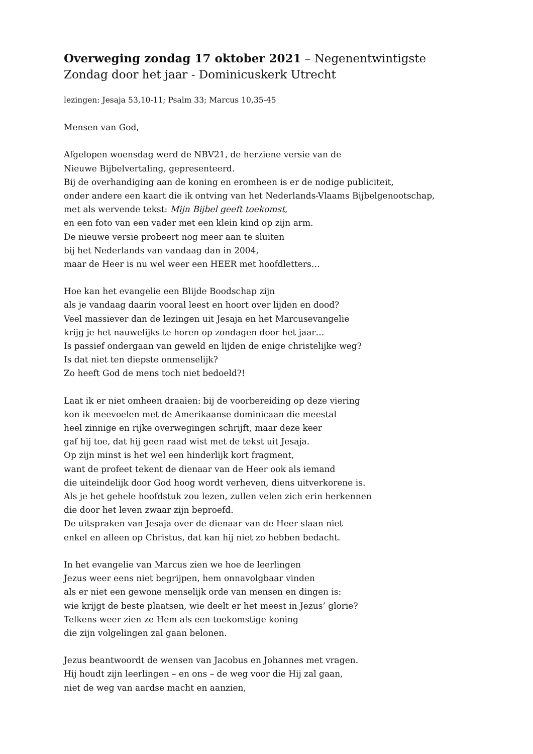Overweging zondag 17 oktober 2021 – Negenentwintigste Zondag door het jaar - Dominicuskerk Utrecht
lezingen: Jesaja 53,10-11; Psalm 33; Marcus 10,35-45
Mensen van God,
Afgelopen woensdag werd de NBV21, de herziene versie van de
Nieuwe Bijbelvertaling, gepresenteerd.
Bij de overhandiging aan de koning en eromheen is er de nodige publiciteit,
onder andere een kaart die ik ontving van het Nederlands-Vlaams Bijbelgenootschap,
met als wervende tekst: Mijn Bijbel geeft toekomst,
en een foto van een vader met een klein kind op zijn arm.
De nieuwe versie probeert nog meer aan te sluiten
bij het Nederlands van vandaag dan in 2004,
maar de Heer is nu wel weer een HEER met hoofdletters…
Hoe kan het evangelie een Blijde Boodschap zijn
als je vandaag daarin vooral leest en hoort over lijden en dood?
Veel massiever dan de lezingen uit Jesaja en het Marcusevangelie
krijg je het nauwelijks te horen op zondagen door het jaar…
Is passief ondergaan van geweld en lijden de enige christelijke weg?
Is dat niet ten diepste onmenselijk?
Zo heeft God de mens toch niet bedoeld?!
Laat ik er niet omheen draaien: bij de voorbereiding op deze viering
kon ik meevoelen met de Amerikaanse dominicaan die meestal
heel zinnige en rijke overwegingen schrijft, maar deze keer
gaf hij toe, dat hij geen raad wist met de tekst uit Jesaja.
Op zijn minst is het wel een hinderlijk kort fragment,
want de profeet tekent de dienaar van de Heer ook als iemand
die uiteindelijk door God hoog wordt verheven, diens uitverkorene is.
Als je het gehele hoofdstuk zou lezen, zullen velen zich erin herkennen
die door het leven zwaar zijn beproefd.
De uitspraken van Jesaja over de dienaar van de Heer slaan niet
enkel en alleen op Christus, dat kan hij niet zo hebben bedacht.
In het evangelie van Marcus zien we hoe de leerlingen
Jezus weer eens niet begrijpen, hem onnavolgbaar vinden
als er niet een gewone menselijk orde van mensen en dingen is:
wie krijgt de beste plaatsen, wie deelt er het meest in Jezus’ glorie?
Telkens weer zien ze Hem als een toekomstige koning
die zijn volgelingen zal gaan belonen.
Jezus beantwoordt de wensen van Jacobus en Johannes met vragen.
Hij houdt zijn leerlingen – en ons – de weg voor die Hij zal gaan,
niet de weg van aardse macht en aanzien,